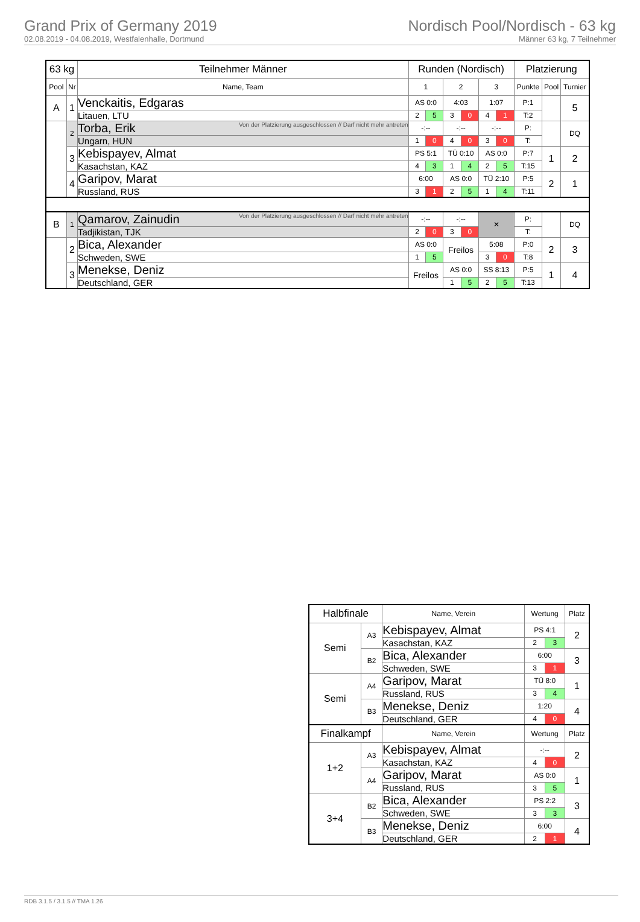Grand Prix of Germany 2019
02.08.2019 - 04.08.2019, Westfalenhalle, Dortmund
Nordisch Pool/Nordisch - 63 kg
Männer 63 kg, 7 Teilnehmer
| 63 kg | | Teilnehmer Männer | Runden (Nordisch) | | | | | | Platzierung | | |
| --- | --- | --- | --- | --- | --- | --- | --- | --- | --- | --- | --- |
| Pool | Nr | Name, Team | 1 | | 2 | | 3 | | Punkte | Pool | Turnier |
| A | 1 | Venckaitis, Edgaras | AS 0:0 | | 4:03 | | 1:07 | | P:1 | | 5 |
| | | Litauen, LTU | 2 | 5 | 3 | 0 | 4 | 1 | T:2 | | |
| | 2 | Von der Platzierung ausgeschlossen // Darf nicht mehr antreten Torba, Erik | -:-- | | -:-- | | -:-- | | P: | | DQ |
| | | Ungarn, HUN | 1 | 0 | 4 | 0 | 3 | 0 | T: | | |
| | 3 | Kebispayev, Almat | PS 5:1 | | TÜ 0:10 | | AS 0:0 | | P:7 | 1 | 2 |
| | | Kasachstan, KAZ | 4 | 3 | 1 | 4 | 2 | 5 | T:15 | | |
| | 4 | Garipov, Marat | 6:00 | | AS 0:0 | | TÜ 2:10 | | P:5 | 2 | 1 |
| | | Russland, RUS | 3 | 1 | 2 | 5 | 1 | 4 | T:11 | | |
| B | 1 | Von der Platzierung ausgeschlossen // Darf nicht mehr antreten Qamarov, Zainudin | -:-- | | -:-- | | ✕ | | P: | | DQ |
| | | Tadjikistan, TJK | 2 | 0 | 3 | 0 | | | T: | | |
| | 2 | Bica, Alexander | AS 0:0 | | Freilos | | 5:08 | | P:0 | 2 | 3 |
| | | Schweden, SWE | 1 | 5 | | | 3 | 0 | T:8 | | |
| | 3 | Menekse, Deniz | Freilos | | AS 0:0 | | SS 8:13 | | P:5 | 1 | 4 |
| | | Deutschland, GER | | | 1 | 5 | 2 | 5 | T:13 | | |
| Halbfinale | | Name, Verein | Wertung | | Platz |
| --- | --- | --- | --- | --- | --- |
| Semi | A3 | Kebispayev, Almat | PS 4:1 | | 2 |
| | | Kasachstan, KAZ | 2 | 3 | |
| | B2 | Bica, Alexander | 6:00 | | 3 |
| | | Schweden, SWE | 3 | 1 | |
| Semi | A4 | Garipov, Marat | TÜ 8:0 | | 1 |
| | | Russland, RUS | 3 | 4 | |
| | B3 | Menekse, Deniz | 1:20 | | 4 |
| | | Deutschland, GER | 4 | 0 | |
| Finalkampf | | Name, Verein | Wertung | | Platz |
| 1+2 | A3 | Kebispayev, Almat | -:-- | | 2 |
| | | Kasachstan, KAZ | 4 | 0 | |
| | A4 | Garipov, Marat | AS 0:0 | | 1 |
| | | Russland, RUS | 3 | 5 | |
| 3+4 | B2 | Bica, Alexander | PS 2:2 | | 3 |
| | | Schweden, SWE | 3 | 3 | |
| | B3 | Menekse, Deniz | 6:00 | | 4 |
| | | Deutschland, GER | 2 | 1 | |
RDB 3.1.5 / 3.1.5 // TMA 1.26